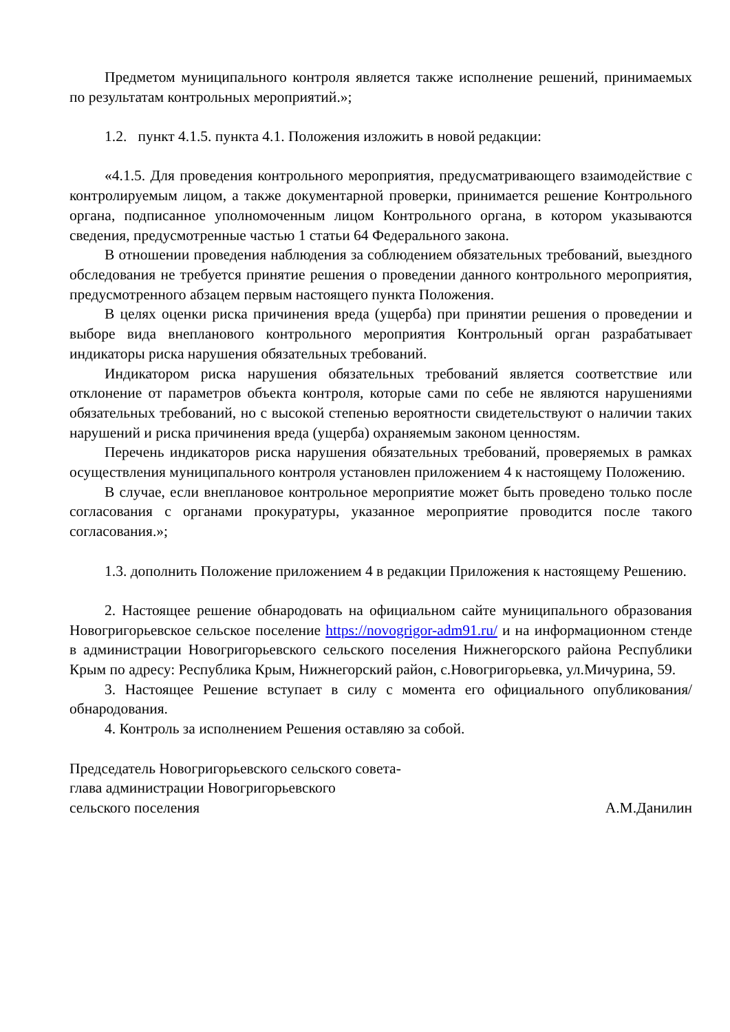Предметом муниципального контроля является также исполнение решений, принимаемых по результатам контрольных мероприятий.»;
1.2. пункт 4.1.5. пункта 4.1. Положения изложить в новой редакции:
«4.1.5. Для проведения контрольного мероприятия, предусматривающего взаимодействие с контролируемым лицом, а также документарной проверки, принимается решение Контрольного органа, подписанное уполномоченным лицом Контрольного органа, в котором указываются сведения, предусмотренные частью 1 статьи 64 Федерального закона.
В отношении проведения наблюдения за соблюдением обязательных требований, выездного обследования не требуется принятие решения о проведении данного контрольного мероприятия, предусмотренного абзацем первым настоящего пункта Положения.
В целях оценки риска причинения вреда (ущерба) при принятии решения о проведении и выборе вида внепланового контрольного мероприятия Контрольный орган разрабатывает индикаторы риска нарушения обязательных требований.
Индикатором риска нарушения обязательных требований является соответствие или отклонение от параметров объекта контроля, которые сами по себе не являются нарушениями обязательных требований, но с высокой степенью вероятности свидетельствуют о наличии таких нарушений и риска причинения вреда (ущерба) охраняемым законом ценностям.
Перечень индикаторов риска нарушения обязательных требований, проверяемых в рамках осуществления муниципального контроля установлен приложением 4 к настоящему Положению.
В случае, если внеплановое контрольное мероприятие может быть проведено только после согласования с органами прокуратуры, указанное мероприятие проводится после такого согласования.»;
1.3. дополнить Положение приложением 4 в редакции Приложения к настоящему Решению.
2. Настоящее решение обнародовать на официальном сайте муниципального образования Новогригорьевское сельское поселение https://novogrigor-adm91.ru/ и на информационном стенде в администрации Новогригорьевского сельского поселения Нижнегорского района Республики Крым по адресу: Республика Крым, Нижнегорский район, с.Новогригорьевка, ул.Мичурина, 59.
3. Настоящее Решение вступает в силу с момента его официального опубликования/обнародования.
4. Контроль за исполнением Решения оставляю за собой.
Председатель Новогригорьевского сельского совета-
глава администрации Новогригорьевского
сельского поселения А.М.Данилин